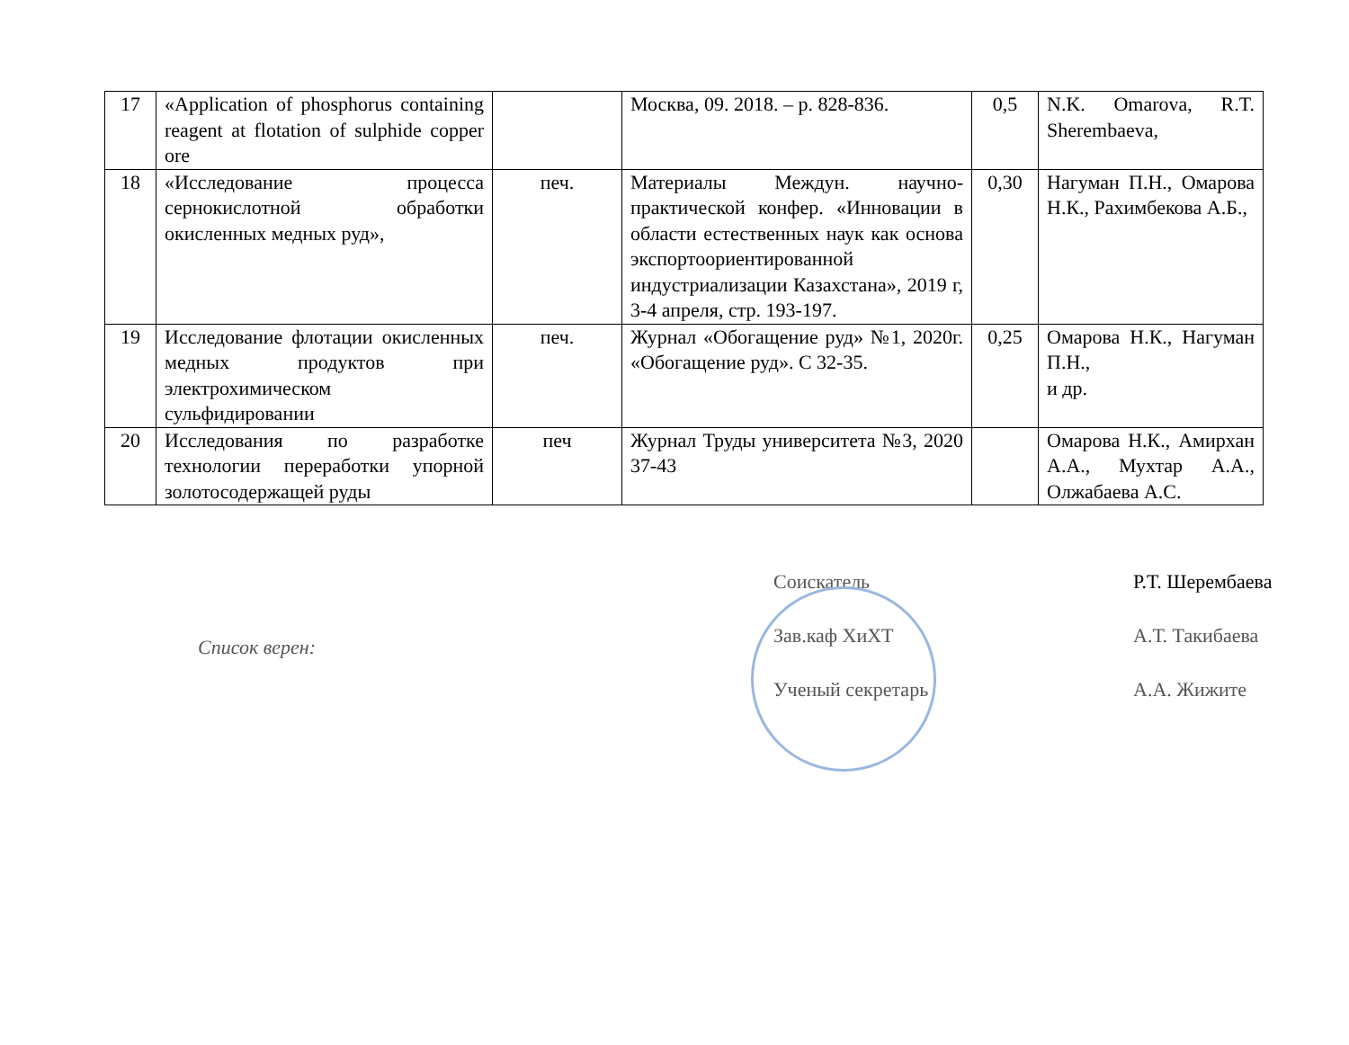| 17 | «Application of phosphorus containing reagent at flotation of sulphide copper ore | | Москва, 09. 2018. – p. 828-836. | 0,5 | N.K. Omarova, R.T. Sherembaeva, |
| 18 | «Исследование процесса сернокислотной обработки окисленных медных руд», | печ. | Материалы Междун. научно-практической конфер. «Инновации в области естественных наук как основа экспортоориентированной индустриализации Казахстана», 2019 г, 3-4 апреля, стр. 193-197. | 0,30 | Нагуман П.Н., Омарова Н.К., Рахимбекова А.Б., |
| 19 | Исследование флотации окисленных медных продуктов при электрохимическом сульфидировании | печ. | Журнал «Обогащение руд» №1, 2020г. «Обогащение руд». С 32-35. | 0,25 | Омарова Н.К., Нагуман П.Н., и др. |
| 20 | Исследования по разработке технологии переработки упорной золотосодержащей руды | печ | Журнал Труды университета №3, 2020 37-43 | | Омарова Н.К., Амирхан А.А., Мухтар А.А., Олжабаева А.С. |
Список верен:
Соискатель
Зав.каф ХиХТ
Ученый секретарь
Р.Т. Шерембаева
А.Т. Такибаева
А.А. Жижите